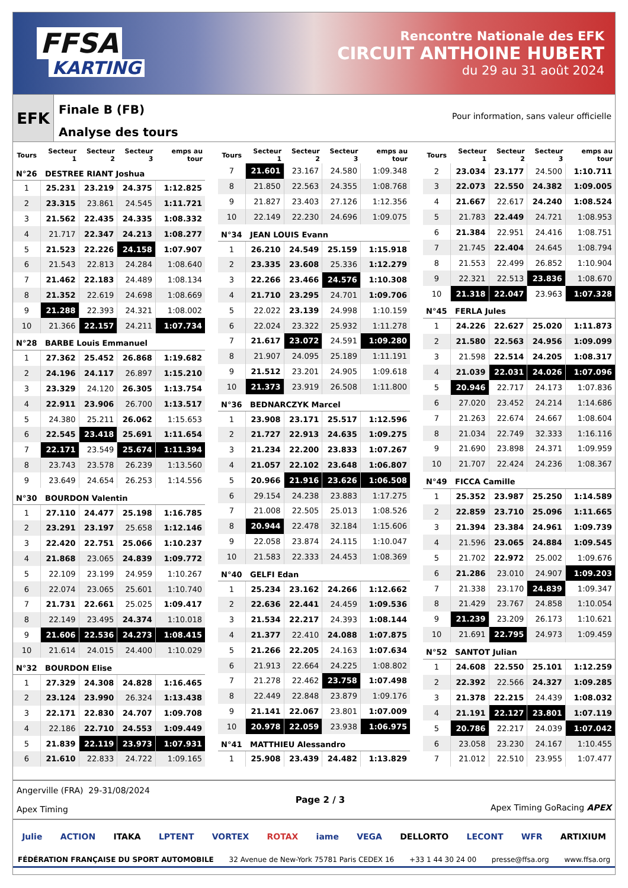FFSA
KARTING
Rencontre Nationale des EFK
CIRCUIT ANTHOINE HUBERT
du 29 au 31 août 2024
EFK
Finale B (FB)
Analyse des tours
Pour information, sans valeur officielle
| Tours | Secteur 1 | Secteur 2 | Secteur 3 | emps au tour |
| --- | --- | --- | --- | --- |
| N°26 DESTREE RIANT Joshua | | | | |
| 1 | 25.231 | 23.219 | 24.375 | 1:12.825 |
| 2 | 23.315 | 23.861 | 24.545 | 1:11.721 |
| 3 | 21.562 | 22.435 | 24.335 | 1:08.332 |
| 4 | 21.717 | 22.347 | 24.213 | 1:08.277 |
| 5 | 21.523 | 22.226 | 24.158 | 1:07.907 |
| 6 | 21.543 | 22.813 | 24.284 | 1:08.640 |
| 7 | 21.462 | 22.183 | 24.489 | 1:08.134 |
| 8 | 21.352 | 22.619 | 24.698 | 1:08.669 |
| 9 | 21.288 | 22.393 | 24.321 | 1:08.002 |
| 10 | 21.366 | 22.157 | 24.211 | 1:07.734 |
| N°28 BARBE Louis Emmanuel | | | | |
| 1 | 27.362 | 25.452 | 26.868 | 1:19.682 |
| 2 | 24.196 | 24.117 | 26.897 | 1:15.210 |
| 3 | 23.329 | 24.120 | 26.305 | 1:13.754 |
| 4 | 22.911 | 23.906 | 26.700 | 1:13.517 |
| 5 | 24.380 | 25.211 | 26.062 | 1:15.653 |
| 6 | 22.545 | 23.418 | 25.691 | 1:11.654 |
| 7 | 22.171 | 23.549 | 25.674 | 1:11.394 |
| 8 | 23.743 | 23.578 | 26.239 | 1:13.560 |
| 9 | 23.649 | 24.654 | 26.253 | 1:14.556 |
| N°30 BOURDON Valentin | | | | |
| 1 | 27.110 | 24.477 | 25.198 | 1:16.785 |
| 2 | 23.291 | 23.197 | 25.658 | 1:12.146 |
| 3 | 22.420 | 22.751 | 25.066 | 1:10.237 |
| 4 | 21.868 | 23.065 | 24.839 | 1:09.772 |
| 5 | 22.109 | 23.199 | 24.959 | 1:10.267 |
| 6 | 22.074 | 23.065 | 25.601 | 1:10.740 |
| 7 | 21.731 | 22.661 | 25.025 | 1:09.417 |
| 8 | 22.149 | 23.495 | 24.374 | 1:10.018 |
| 9 | 21.606 | 22.536 | 24.273 | 1:08.415 |
| 10 | 21.614 | 24.015 | 24.400 | 1:10.029 |
| N°32 BOURDON Elise | | | | |
| 1 | 27.329 | 24.308 | 24.828 | 1:16.465 |
| 2 | 23.124 | 23.990 | 26.324 | 1:13.438 |
| 3 | 22.171 | 22.830 | 24.707 | 1:09.708 |
| 4 | 22.186 | 22.710 | 24.553 | 1:09.449 |
| 5 | 21.839 | 22.119 | 23.973 | 1:07.931 |
| 6 | 21.610 | 22.833 | 24.722 | 1:09.165 |
| Tours | Secteur 1 | Secteur 2 | Secteur 3 | emps au tour |
| --- | --- | --- | --- | --- |
| 7 | 21.601 | 23.167 | 24.580 | 1:09.348 |
| 8 | 21.850 | 22.563 | 24.355 | 1:08.768 |
| 9 | 21.827 | 23.403 | 27.126 | 1:12.356 |
| 10 | 22.149 | 22.230 | 24.696 | 1:09.075 |
| N°34 JEAN LOUIS Evann | | | | |
| 1 | 26.210 | 24.549 | 25.159 | 1:15.918 |
| 2 | 23.335 | 23.608 | 25.336 | 1:12.279 |
| 3 | 22.266 | 23.466 | 24.576 | 1:10.308 |
| 4 | 21.710 | 23.295 | 24.701 | 1:09.706 |
| 5 | 22.022 | 23.139 | 24.998 | 1:10.159 |
| 6 | 22.024 | 23.322 | 25.932 | 1:11.278 |
| 7 | 21.617 | 23.072 | 24.591 | 1:09.280 |
| 8 | 21.907 | 24.095 | 25.189 | 1:11.191 |
| 9 | 21.512 | 23.201 | 24.905 | 1:09.618 |
| 10 | 21.373 | 23.919 | 26.508 | 1:11.800 |
| N°36 BEDNARCZYK Marcel | | | | |
| 1 | 23.908 | 23.171 | 25.517 | 1:12.596 |
| 2 | 21.727 | 22.913 | 24.635 | 1:09.275 |
| 3 | 21.234 | 22.200 | 23.833 | 1:07.267 |
| 4 | 21.057 | 22.102 | 23.648 | 1:06.807 |
| 5 | 20.966 | 21.916 | 23.626 | 1:06.508 |
| 6 | 29.154 | 24.238 | 23.883 | 1:17.275 |
| 7 | 21.008 | 22.505 | 25.013 | 1:08.526 |
| 8 | 20.944 | 22.478 | 32.184 | 1:15.606 |
| 9 | 22.058 | 23.874 | 24.115 | 1:10.047 |
| 10 | 21.583 | 22.333 | 24.453 | 1:08.369 |
| N°40 GELFI Edan | | | | |
| 1 | 25.234 | 23.162 | 24.266 | 1:12.662 |
| 2 | 22.636 | 22.441 | 24.459 | 1:09.536 |
| 3 | 21.534 | 22.217 | 24.393 | 1:08.144 |
| 4 | 21.377 | 22.410 | 24.088 | 1:07.875 |
| 5 | 21.266 | 22.205 | 24.163 | 1:07.634 |
| 6 | 21.913 | 22.664 | 24.225 | 1:08.802 |
| 7 | 21.278 | 22.462 | 23.758 | 1:07.498 |
| 8 | 22.449 | 22.848 | 23.879 | 1:09.176 |
| 9 | 21.141 | 22.067 | 23.801 | 1:07.009 |
| 10 | 20.978 | 22.059 | 23.938 | 1:06.975 |
| N°41 MATTHIEU Alessandro | | | | |
| 1 | 25.908 | 23.439 | 24.482 | 1:13.829 |
| Tours | Secteur 1 | Secteur 2 | Secteur 3 | emps au tour |
| --- | --- | --- | --- | --- |
| 2 | 23.034 | 23.177 | 24.500 | 1:10.711 |
| 3 | 22.073 | 22.550 | 24.382 | 1:09.005 |
| 4 | 21.667 | 22.617 | 24.240 | 1:08.524 |
| 5 | 21.783 | 22.449 | 24.721 | 1:08.953 |
| 6 | 21.384 | 22.951 | 24.416 | 1:08.751 |
| 7 | 21.745 | 22.404 | 24.645 | 1:08.794 |
| 8 | 21.553 | 22.499 | 26.852 | 1:10.904 |
| 9 | 22.321 | 22.513 | 23.836 | 1:08.670 |
| 10 | 21.318 | 22.047 | 23.963 | 1:07.328 |
| N°45 FERLA Jules | | | | |
| 1 | 24.226 | 22.627 | 25.020 | 1:11.873 |
| 2 | 21.580 | 22.563 | 24.956 | 1:09.099 |
| 3 | 21.598 | 22.514 | 24.205 | 1:08.317 |
| 4 | 21.039 | 22.031 | 24.026 | 1:07.096 |
| 5 | 20.946 | 22.717 | 24.173 | 1:07.836 |
| 6 | 27.020 | 23.452 | 24.214 | 1:14.686 |
| 7 | 21.263 | 22.674 | 24.667 | 1:08.604 |
| 8 | 21.034 | 22.749 | 32.333 | 1:16.116 |
| 9 | 21.690 | 23.898 | 24.371 | 1:09.959 |
| 10 | 21.707 | 22.424 | 24.236 | 1:08.367 |
| N°49 FICCA Camille | | | | |
| 1 | 25.352 | 23.987 | 25.250 | 1:14.589 |
| 2 | 22.859 | 23.710 | 25.096 | 1:11.665 |
| 3 | 21.394 | 23.384 | 24.961 | 1:09.739 |
| 4 | 21.596 | 23.065 | 24.884 | 1:09.545 |
| 5 | 21.702 | 22.972 | 25.002 | 1:09.676 |
| 6 | 21.286 | 23.010 | 24.907 | 1:09.203 |
| 7 | 21.338 | 23.170 | 24.839 | 1:09.347 |
| 8 | 21.429 | 23.767 | 24.858 | 1:10.054 |
| 9 | 21.239 | 23.209 | 26.173 | 1:10.621 |
| 10 | 21.691 | 22.795 | 24.973 | 1:09.459 |
| N°52 SANTOT Julian | | | | |
| 1 | 24.608 | 22.550 | 25.101 | 1:12.259 |
| 2 | 22.392 | 22.566 | 24.327 | 1:09.285 |
| 3 | 21.378 | 22.215 | 24.439 | 1:08.032 |
| 4 | 21.191 | 22.127 | 23.801 | 1:07.119 |
| 5 | 20.786 | 22.217 | 24.039 | 1:07.042 |
| 6 | 23.058 | 23.230 | 24.167 | 1:10.455 |
| 7 | 21.012 | 22.510 | 23.955 | 1:07.477 |
Angerville (FRA) 29-31/08/2024
Apex Timing
Page 2 / 3
Apex Timing GoRacing APEX
Julie ACTION ITAKA LPTENT VORTEX ROTAX iame VEGA DELLORTO LECONT WFR ARTIXIUM
FÉDÉRATION FRANÇAISE DU SPORT AUTOMOBILE 32 Avenue de New-York 75781 Paris CEDEX 16 +33 1 44 30 24 00 presse@ffsa.org www.ffsa.org